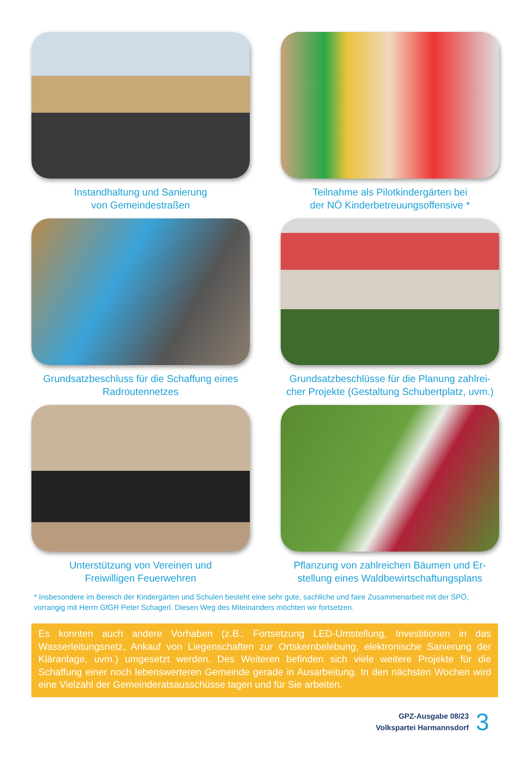Instandhaltung und Sanierung
von Gemeindestraßen
Teilnahme als Pilotkindergärten bei
der NÖ Kinderbetreuungsoffensive *
Grundsatzbeschluss für die Schaffung eines
Radroutennetzes
Grundsatzbeschlüsse für die Planung zahlrei-
cher Projekte (Gestaltung Schubertplatz, uvm.)
Unterstützung von Vereinen und
Freiwilligen Feuerwehren
Pflanzung von zahlreichen Bäumen und Er-
stellung eines Waldbewirtschaftungsplans
* Insbesondere im Bereich der Kindergärten und Schulen besteht eine sehr gute, sachliche und faire Zusammenarbeit mit der SPÖ, vorrangig mit Herrn GfGR Peter Schagerl. Diesen Weg des Miteinanders möchten wir fortsetzen.
Es konnten auch andere Vorhaben (z.B.: Fortsetzung LED-Umstellung, Investitionen in das Wasserleitungsnetz, Ankauf von Liegenschaften zur Ortskernbelebung, elektronische Sanierung der Kläranlage, uvm.) umgesetzt werden. Des Weiteren befinden sich viele weitere Projekte für die Schaffung einer noch lebenswerteren Gemeinde gerade in Ausarbeitung. In den nächsten Wochen wird eine Vielzahl der Gemeinderatsausschüsse tagen und für Sie arbeiten.
GPZ-Ausgabe 08/23
Volkspartei Harmannsdorf
3